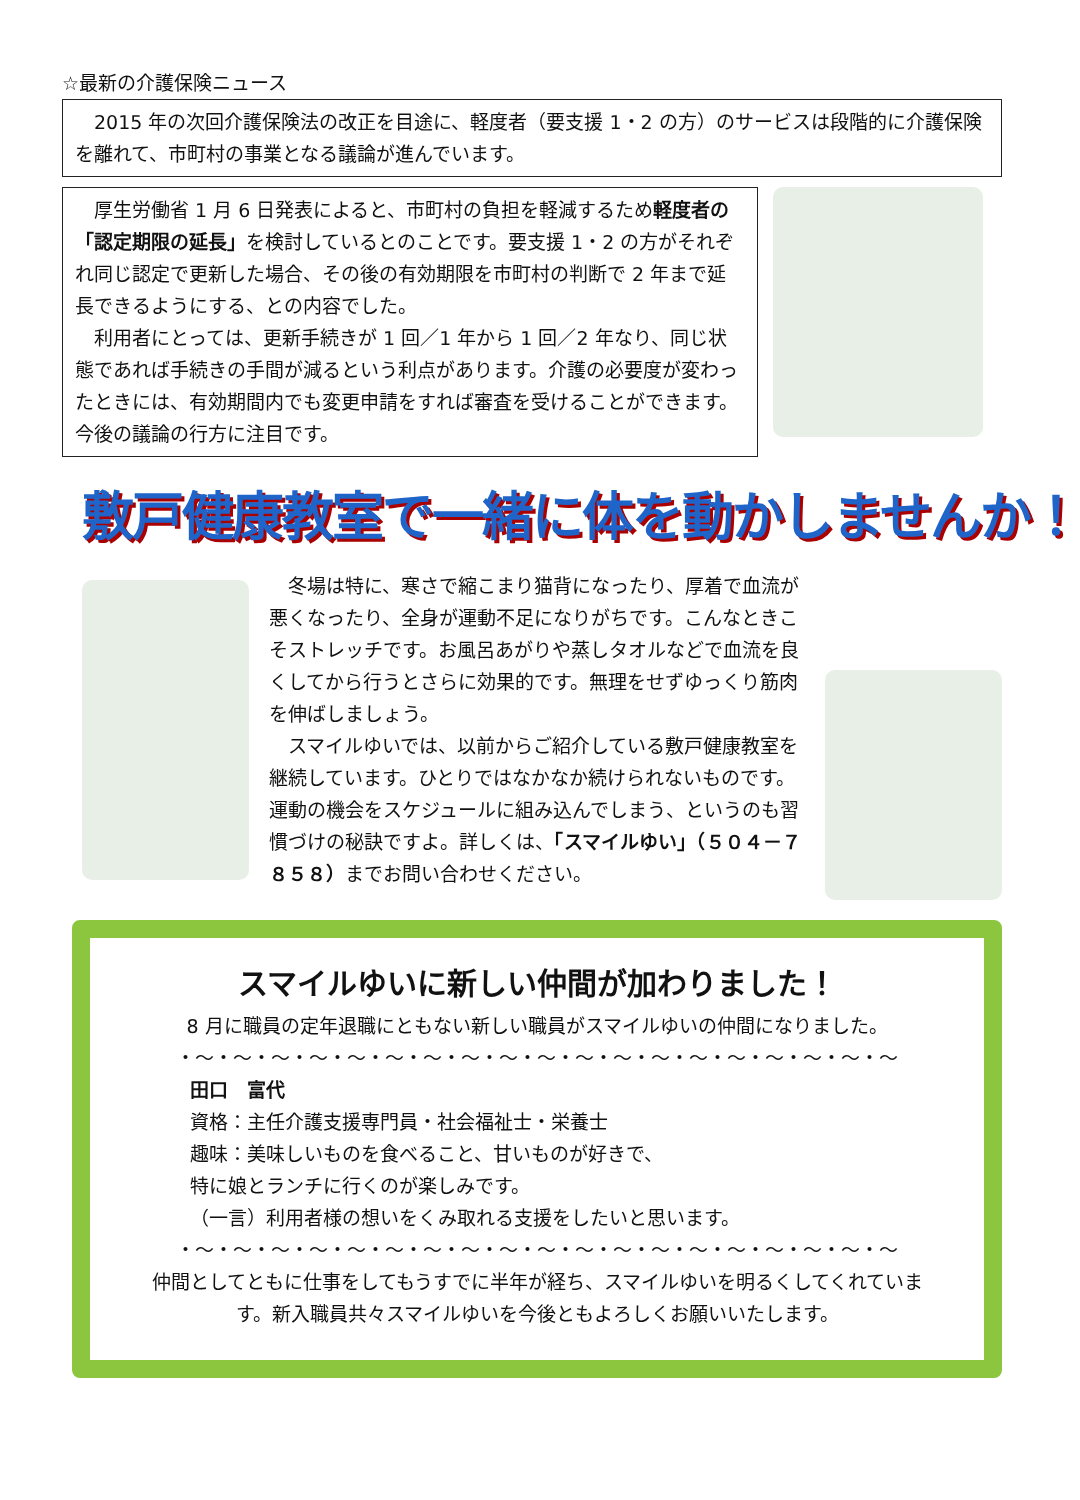☆最新の介護保険ニュース
　2015 年の次回介護保険法の改正を目途に、軽度者（要支援 1・2 の方）のサービスは段階的に介護保険を離れて、市町村の事業となる議論が進んでいます。
　厚生労働省 1 月 6 日発表によると、市町村の負担を軽減するため軽度者の「認定期限の延長」を検討しているとのことです。要支援 1・2 の方がそれぞれ同じ認定で更新した場合、その後の有効期限を市町村の判断で 2 年まで延長できるようにする、との内容でした。
　利用者にとっては、更新手続きが 1 回／1 年から 1 回／2 年なり、同じ状態であれば手続きの手間が減るという利点があります。介護の必要度が変わったときには、有効期間内でも変更申請をすれば審査を受けることができます。今後の議論の行方に注目です。
敷戸健康教室で一緒に体を動かしませんか！
　冬場は特に、寒さで縮こまり猫背になったり、厚着で血流が悪くなったり、全身が運動不足になりがちです。こんなときこそストレッチです。お風呂あがりや蒸しタオルなどで血流を良くしてから行うとさらに効果的です。無理をせずゆっくり筋肉を伸ばしましょう。
　スマイルゆいでは、以前からご紹介している敷戸健康教室を継続しています。ひとりではなかなか続けられないものです。運動の機会をスケジュールに組み込んでしまう、というのも習慣づけの秘訣ですよ。詳しくは、「スマイルゆい」（５０４－７８５８）までお問い合わせください。
スマイルゆいに新しい仲間が加わりました！
8 月に職員の定年退職にともない新しい職員がスマイルゆいの仲間になりました。
・～・～・～・～・～・～・～・～・～・～・～・～・～・～・～・～・～・～・～
田口　富代
資格：主任介護支援専門員・社会福祉士・栄養士
趣味：美味しいものを食べること、甘いものが好きで、
特に娘とランチに行くのが楽しみです。
（一言）利用者様の想いをくみ取れる支援をしたいと思います。
・～・～・～・～・～・～・～・～・～・～・～・～・～・～・～・～・～・～・～
仲間としてともに仕事をしてもうすでに半年が経ち、スマイルゆいを明るくしてくれています。新入職員共々スマイルゆいを今後ともよろしくお願いいたします。